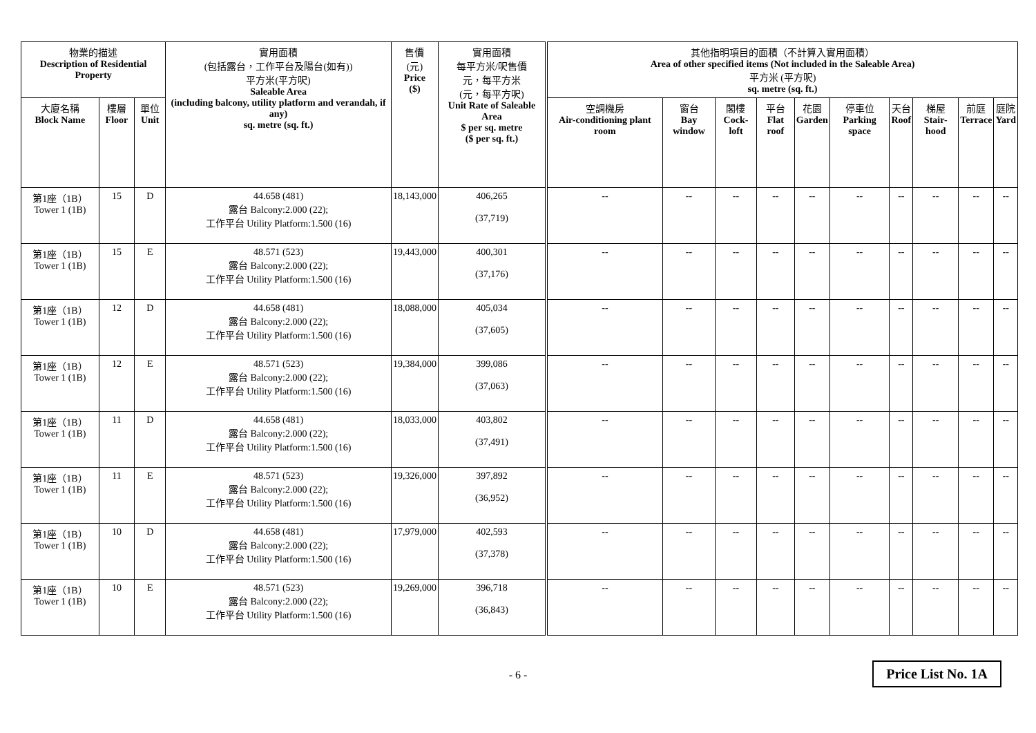| 物業的描述 Description of Residential Property | | | 實用面積 (包括露台，工作平台及陽台(如有)) 平方米(平方呎) Saleable Area (including balcony, utility platform and verandah, if any) sq. metre (sq. ft.) | 售價 (元) Price ($) | 實用面積 每平方米/呎售價 元，每平方米 (元，每平方呎) Unit Rate of Saleable Area $ per sq. metre ($ per sq. ft.) | 其他指明項目的面積（不計算入實用面積） Area of other specified items (Not included in the Saleable Area) 平方米 (平方呎) sq. metre (sq. ft.) | | | | | | | | | |
| --- | --- | --- | --- | --- | --- | --- | --- | --- | --- | --- | --- | --- | --- | --- | --- |
| 大廈名稱 Block Name | 樓層 Floor | 單位 Unit | | | | 空調機房 Air-conditioning plant room | 窗台 Bay window | 閣樓 Cock-loft | 平台 Flat roof | 花園 Garden | 停車位 Parking space | 天台 Roof | 梯屋 Stair-hood | 前庭 Terrace | 庭院 Yard |
| 第1座（1B） Tower 1 (1B) | 15 | D | 44.658 (481) 露台 Balcony:2.000 (22); 工作平台 Utility Platform:1.500 (16) | 18,143,000 | 406,265 (37,719) | -- | -- | -- | -- | -- | -- | -- | -- | -- | -- |
| 第1座（1B） Tower 1 (1B) | 15 | E | 48.571 (523) 露台 Balcony:2.000 (22); 工作平台 Utility Platform:1.500 (16) | 19,443,000 | 400,301 (37,176) | -- | -- | -- | -- | -- | -- | -- | -- | -- | -- |
| 第1座（1B） Tower 1 (1B) | 12 | D | 44.658 (481) 露台 Balcony:2.000 (22); 工作平台 Utility Platform:1.500 (16) | 18,088,000 | 405,034 (37,605) | -- | -- | -- | -- | -- | -- | -- | -- | -- | -- |
| 第1座（1B） Tower 1 (1B) | 12 | E | 48.571 (523) 露台 Balcony:2.000 (22); 工作平台 Utility Platform:1.500 (16) | 19,384,000 | 399,086 (37,063) | -- | -- | -- | -- | -- | -- | -- | -- | -- | -- |
| 第1座（1B） Tower 1 (1B) | 11 | D | 44.658 (481) 露台 Balcony:2.000 (22); 工作平台 Utility Platform:1.500 (16) | 18,033,000 | 403,802 (37,491) | -- | -- | -- | -- | -- | -- | -- | -- | -- | -- |
| 第1座（1B） Tower 1 (1B) | 11 | E | 48.571 (523) 露台 Balcony:2.000 (22); 工作平台 Utility Platform:1.500 (16) | 19,326,000 | 397,892 (36,952) | -- | -- | -- | -- | -- | -- | -- | -- | -- | -- |
| 第1座（1B） Tower 1 (1B) | 10 | D | 44.658 (481) 露台 Balcony:2.000 (22); 工作平台 Utility Platform:1.500 (16) | 17,979,000 | 402,593 (37,378) | -- | -- | -- | -- | -- | -- | -- | -- | -- | -- |
| 第1座（1B） Tower 1 (1B) | 10 | E | 48.571 (523) 露台 Balcony:2.000 (22); 工作平台 Utility Platform:1.500 (16) | 19,269,000 | 396,718 (36,843) | -- | -- | -- | -- | -- | -- | -- | -- | -- | -- |
- 6 -
Price List No. 1A